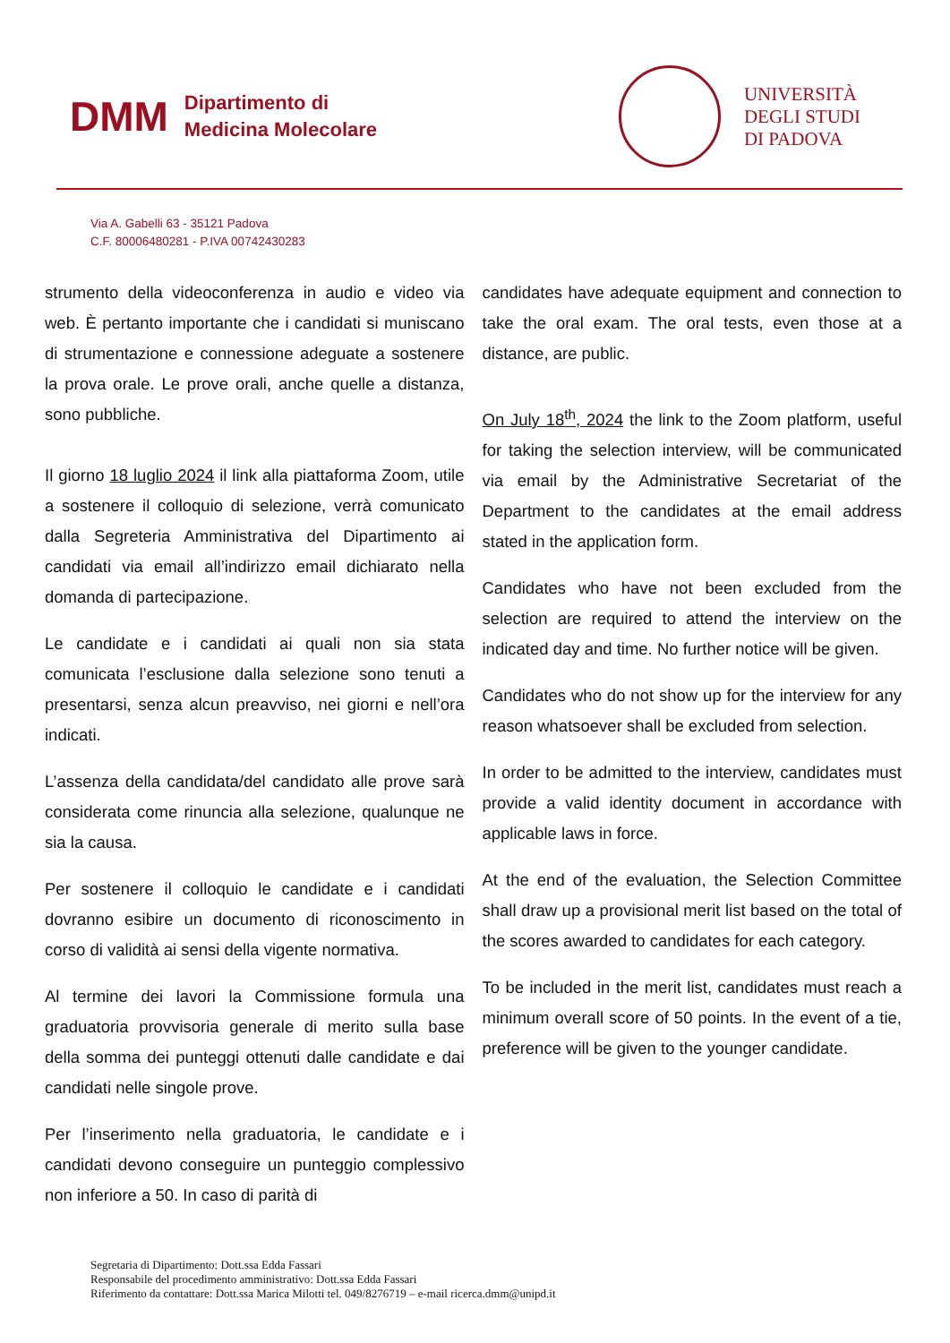DMM Dipartimento di
Medicina Molecolare
UNIVERSITÀ
DEGLI STUDI
DI PADOVA
Via A. Gabelli 63 - 35121 Padova
C.F. 80006480281 - P.IVA 00742430283
strumento della videoconferenza in audio e video via web. È pertanto importante che i candidati si muniscano di strumentazione e connessione adeguate a sostenere la prova orale. Le prove orali, anche quelle a distanza, sono pubbliche.
Il giorno 18 luglio 2024 il link alla piattaforma Zoom, utile a sostenere il colloquio di selezione, verrà comunicato dalla Segreteria Amministrativa del Dipartimento ai candidati via email all’indirizzo email dichiarato nella domanda di partecipazione.
Le candidate e i candidati ai quali non sia stata comunicata l’esclusione dalla selezione sono tenuti a presentarsi, senza alcun preavviso, nei giorni e nell’ora indicati.
L’assenza della candidata/del candidato alle prove sarà considerata come rinuncia alla selezione, qualunque ne sia la causa.
Per sostenere il colloquio le candidate e i candidati dovranno esibire un documento di riconoscimento in corso di validità ai sensi della vigente normativa.
Al termine dei lavori la Commissione formula una graduatoria provvisoria generale di merito sulla base della somma dei punteggi ottenuti dalle candidate e dai candidati nelle singole prove.
Per l’inserimento nella graduatoria, le candidate e i candidati devono conseguire un punteggio complessivo non inferiore a 50. In caso di parità di
candidates have adequate equipment and connection to take the oral exam. The oral tests, even those at a distance, are public.
On July 18<sup>th</sup>, 2024 the link to the Zoom platform, useful for taking the selection interview, will be communicated via email by the Administrative Secretariat of the Department to the candidates at the email address stated in the application form.
Candidates who have not been excluded from the selection are required to attend the interview on the indicated day and time. No further notice will be given.
Candidates who do not show up for the interview for any reason whatsoever shall be excluded from selection.
In order to be admitted to the interview, candidates must provide a valid identity document in accordance with applicable laws in force.
At the end of the evaluation, the Selection Committee shall draw up a provisional merit list based on the total of the scores awarded to candidates for each category.
To be included in the merit list, candidates must reach a minimum overall score of 50 points. In the event of a tie, preference will be given to the younger candidate.
Segretaria di Dipartimento: Dott.ssa Edda Fassari
Responsabile del procedimento amministrativo: Dott.ssa Edda Fassari
Riferimento da contattare: Dott.ssa Marica Milotti tel. 049/8276719 – e-mail ricerca.dmm@unipd.it